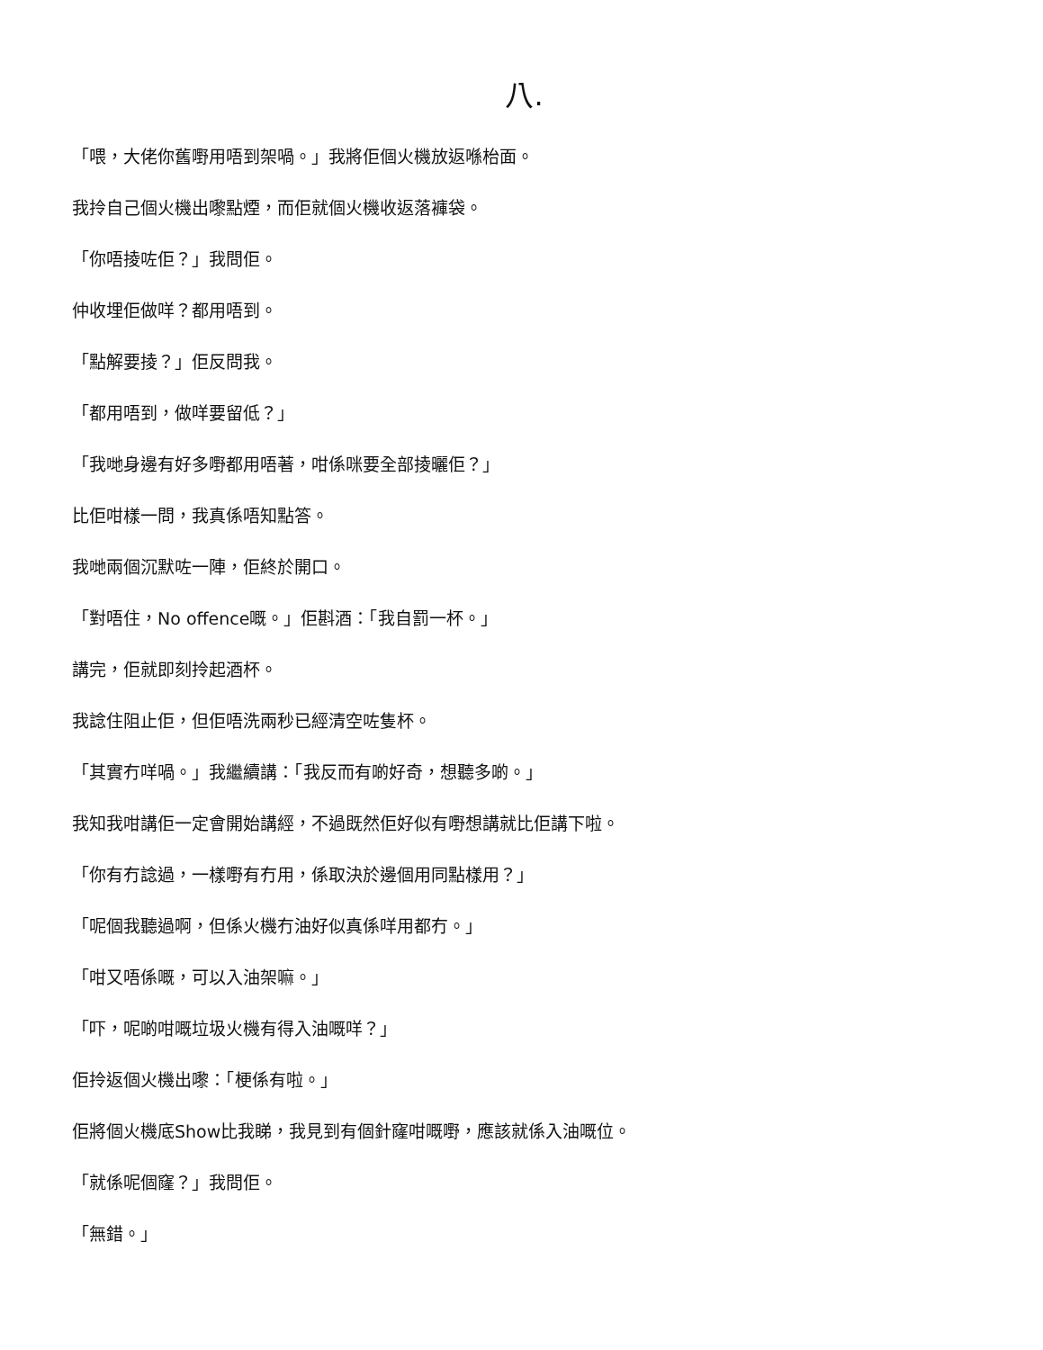八.
「喂，大佬你舊嘢用唔到架喎。」我將佢個火機放返喺枱面。
我拎自己個火機出嚟點煙，而佢就個火機收返落褲袋。
「你唔掕咗佢？」我問佢。
仲收埋佢做咩？都用唔到。
「點解要掕？」佢反問我。
「都用唔到，做咩要留低？」
「我哋身邊有好多嘢都用唔著，咁係咪要全部掕曬佢？」
比佢咁樣一問，我真係唔知點答。
我哋兩個沉默咗一陣，佢終於開口。
「對唔住，No offence嘅。」佢斟酒：「我自罰一杯。」
講完，佢就即刻拎起酒杯。
我諗住阻止佢，但佢唔洗兩秒已經清空咗隻杯。
「其實冇咩喎。」我繼續講：「我反而有啲好奇，想聽多啲。」
我知我咁講佢一定會開始講經，不過既然佢好似有嘢想講就比佢講下啦。
「你有冇諗過，一樣嘢有冇用，係取決於邊個用同點樣用？」
「呢個我聽過啊，但係火機冇油好似真係咩用都冇。」
「咁又唔係嘅，可以入油架嘛。」
「吓，呢啲咁嘅垃圾火機有得入油嘅咩？」
佢拎返個火機出嚟：「梗係有啦。」
佢將個火機底Show比我睇，我見到有個針窿咁嘅嘢，應該就係入油嘅位。
「就係呢個窿？」我問佢。
「無錯。」